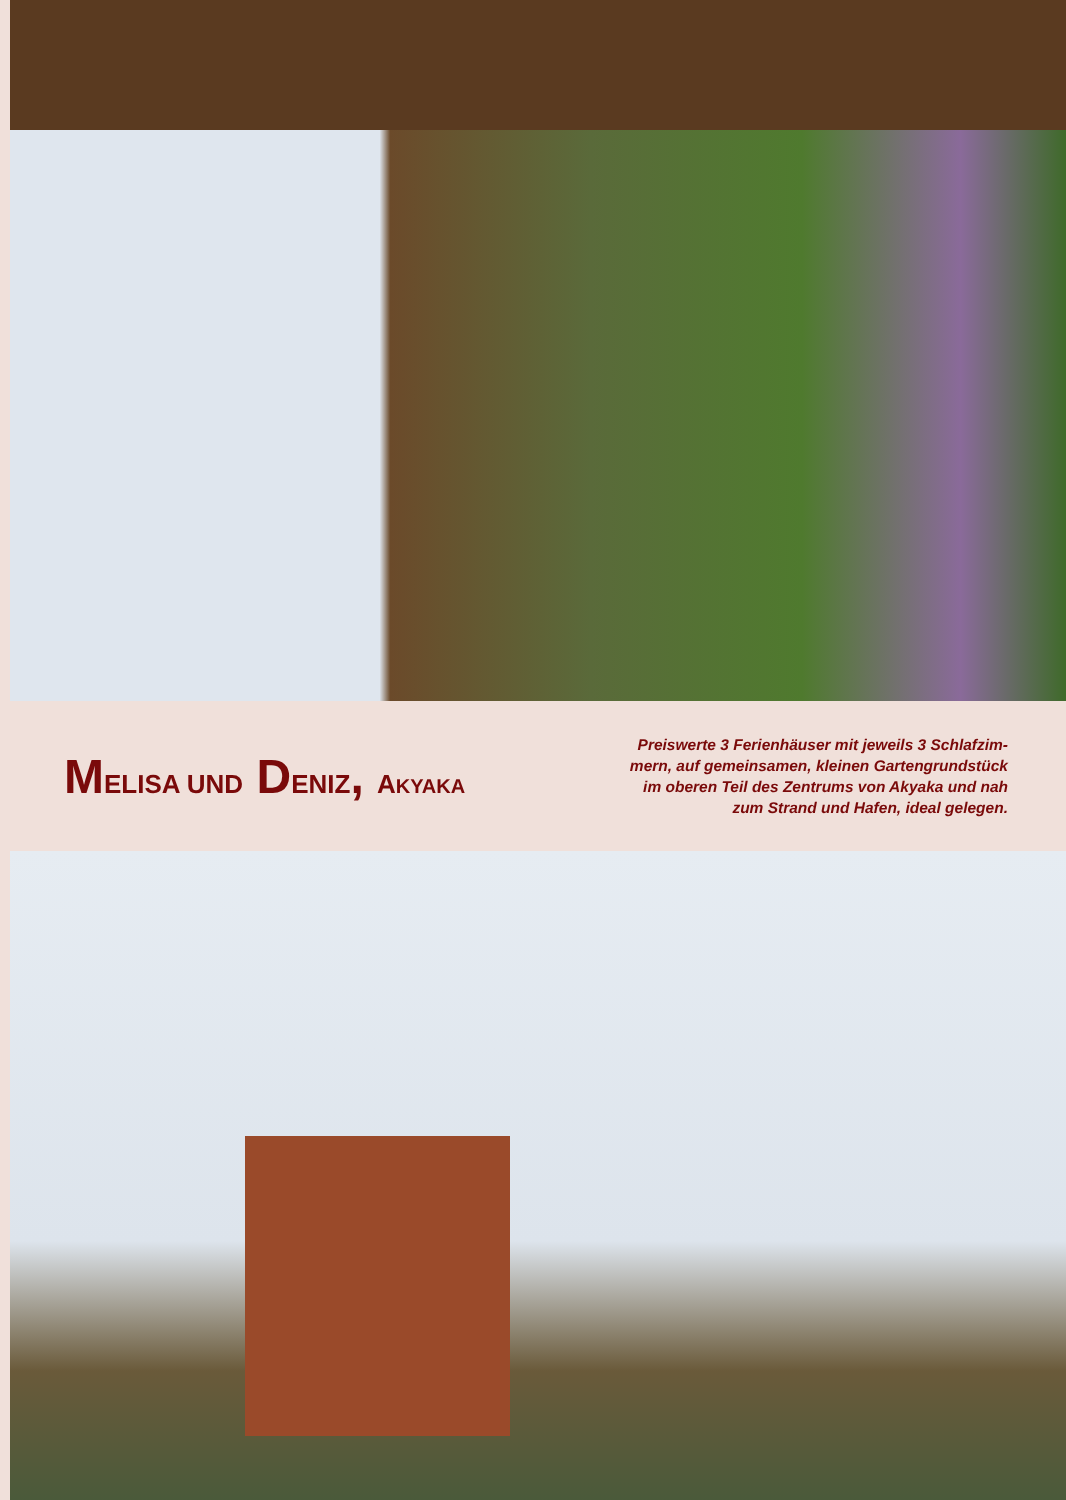MELISA UND DENIZ, AKYAKA
Preiswerte 3 Ferienhäuser mit jeweils 3 Schlafzim-mern, auf gemeinsamen, kleinen Gartengrundstück im oberen Teil des Zentrums von Akyaka und nah zum Strand und Hafen, ideal gelegen.